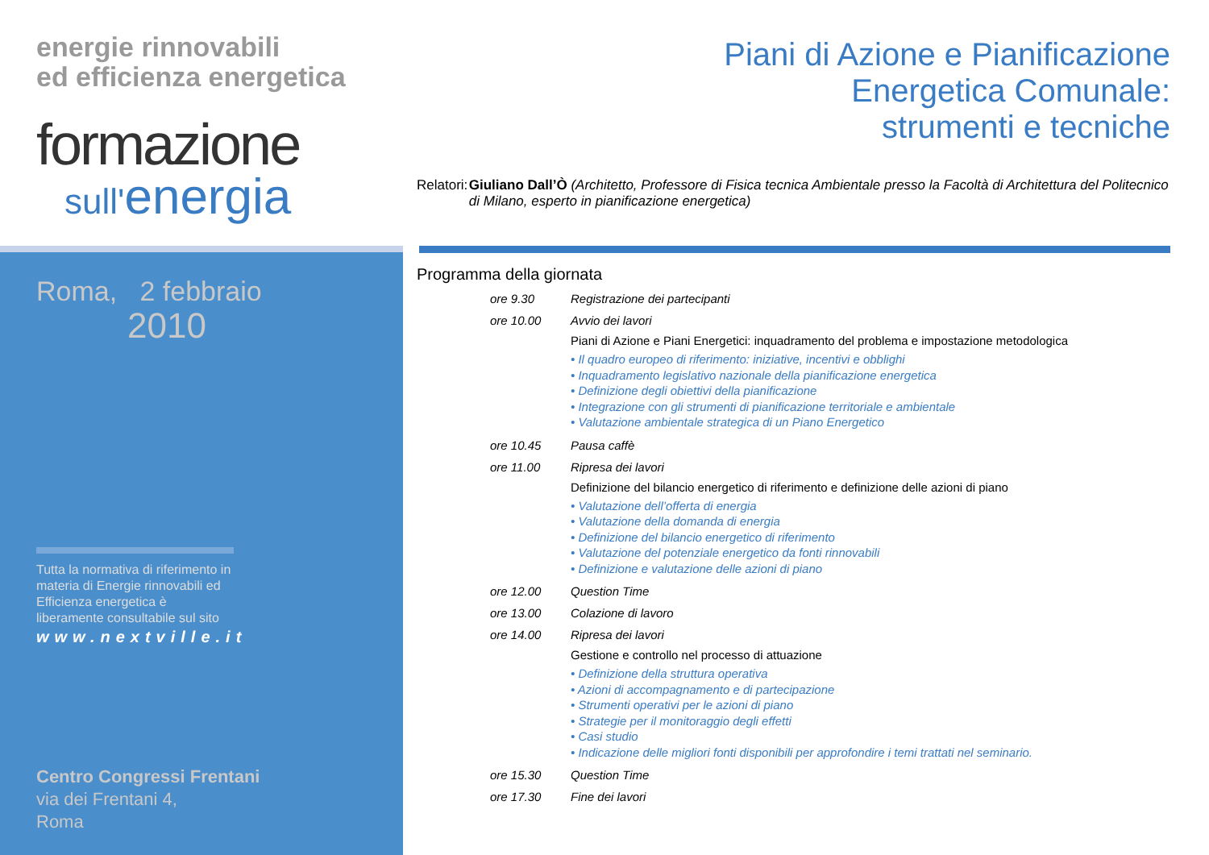energie rinnovabili
ed efficienza energetica
formazione
sull'energia
Roma, 2 febbraio
2010
Tutta la normativa di riferimento in materia di Energie rinnovabili ed Efficienza energetica è liberamente consultabile sul sito
www.nextville.it
Centro Congressi Frentani
via dei Frentani 4,
Roma
Piani di Azione e Pianificazione
Energetica Comunale:
strumenti e tecniche
Relatori:
Giuliano Dall’Ò (Architetto, Professore di Fisica tecnica Ambientale presso la Facoltà di Architettura del Politecnico di Milano, esperto in pianificazione energetica)
Programma della giornata
ore 9.30 Registrazione dei partecipanti
ore 10.00 Avvio dei lavori
Piani di Azione e Piani Energetici: inquadramento del problema e impostazione metodologica
• Il quadro europeo di riferimento: iniziative, incentivi e obblighi
• Inquadramento legislativo nazionale della pianificazione energetica
• Definizione degli obiettivi della pianificazione
• Integrazione con gli strumenti di pianificazione territoriale e ambientale
• Valutazione ambientale strategica di un Piano Energetico
ore 10.45 Pausa caffè
ore 11.00 Ripresa dei lavori
Definizione del bilancio energetico di riferimento e definizione delle azioni di piano
• Valutazione dell’offerta di energia
• Valutazione della domanda di energia
• Definizione del bilancio energetico di riferimento
• Valutazione del potenziale energetico da fonti rinnovabili
• Definizione e valutazione delle azioni di piano
ore 12.00 Question Time
ore 13.00 Colazione di lavoro
ore 14.00 Ripresa dei lavori
Gestione e controllo nel processo di attuazione
• Definizione della struttura operativa
• Azioni di accompagnamento e di partecipazione
• Strumenti operativi per le azioni di piano
• Strategie per il monitoraggio degli effetti
• Casi studio
• Indicazione delle migliori fonti disponibili per approfondire i temi trattati nel seminario.
ore 15.30 Question Time
ore 17.30 Fine dei lavori